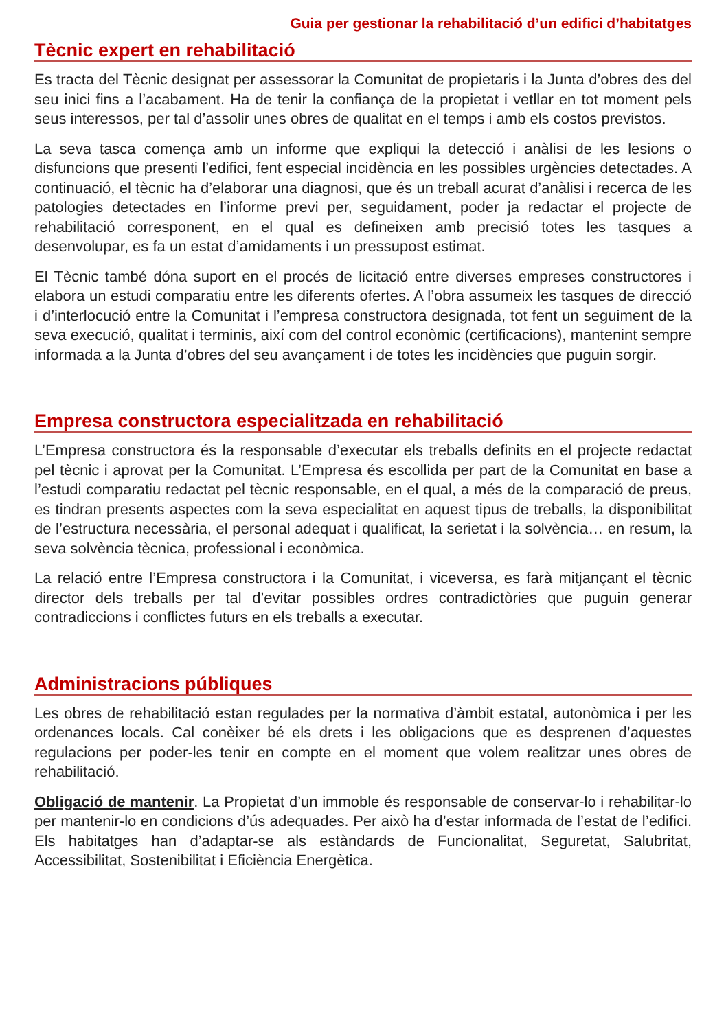Guia per gestionar la rehabilitació d’un edifici d’habitatges
Tècnic expert en rehabilitació
Es tracta del Tècnic designat per assessorar la Comunitat de propietaris i la Junta d’obres des del seu inici fins a l’acabament. Ha de tenir la confiança de la propietat i vetllar en tot moment pels seus interessos, per tal d’assolir unes obres de qualitat en el temps i amb els costos previstos.
La seva tasca comença amb un informe que expliqui la detecció i anàlisi de les lesions o disfuncions que presenti l’edifici, fent especial incidència en les possibles urgències detectades. A continuació, el tècnic ha d’elaborar una diagnosi, que és un treball acurat d’anàlisi i recerca de les patologies detectades en l’informe previ per, seguidament, poder ja redactar el projecte de rehabilitació corresponent, en el qual es defineixen amb precisió totes les tasques a desenvolupar, es fa un estat d’amidaments i un pressupost estimat.
El Tècnic també dóna suport en el procés de licitació entre diverses empreses constructores i elabora un estudi comparatiu entre les diferents ofertes. A l’obra assumeix les tasques de direcció i d’interlocució entre la Comunitat i l’empresa constructora designada, tot fent un seguiment de la seva execució, qualitat i terminis, així com del control econòmic (certificacions), mantenint sempre informada a la Junta d’obres del seu avançament i de totes les incidències que puguin sorgir.
Empresa constructora especialitzada en rehabilitació
L’Empresa constructora és la responsable d’executar els treballs definits en el projecte redactat pel tècnic i aprovat per la Comunitat. L’Empresa és escollida per part de la Comunitat en base a l’estudi comparatiu redactat pel tècnic responsable, en el qual, a més de la comparació de preus, es tindran presents aspectes com la seva especialitat en aquest tipus de treballs, la disponibilitat de l’estructura necessària, el personal adequat i qualificat, la serietat i la solvència… en resum, la seva solvència tècnica, professional i econòmica.
La relació entre l’Empresa constructora i la Comunitat, i viceversa, es farà mitjançant el tècnic director dels treballs per tal d’evitar possibles ordres contradictòries que puguin generar contradiccions i conflictes futurs en els treballs a executar.
Administracions públiques
Les obres de rehabilitació estan regulades per la normativa d’àmbit estatal, autonòmica i per les ordenances locals. Cal conèixer bé els drets i les obligacions que es desprenen d’aquestes regulacions per poder-les tenir en compte en el moment que volem realitzar unes obres de rehabilitació.
Obligació de mantenir. La Propietat d’un immoble és responsable de conservar-lo i rehabilitar-lo per mantenir-lo en condicions d’ús adequades. Per això ha d’estar informada de l’estat de l’edifici. Els habitatges han d’adaptar-se als estàndards de Funcionalitat, Seguretat, Salubritat, Accessibilitat, Sostenibilitat i Eficiència Energètica.